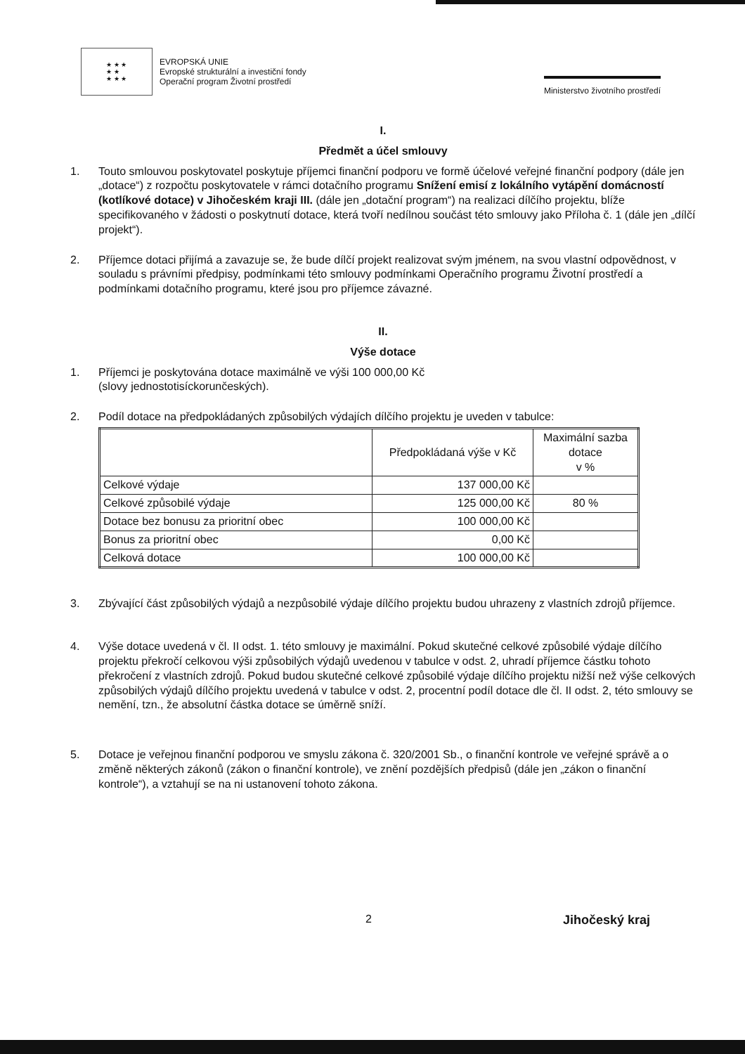★ ★ ★
★ ★
★ ★ ★
EVROPSKÁ UNIE
Evropské strukturální a investiční fondy
Operační program Životní prostředí
Ministerstvo životního prostředí
I.
Předmět a účel smlouvy
1. Touto smlouvou poskytovatel poskytuje příjemci finanční podporu ve formě účelové veřejné finanční podpory (dále jen „dotace“) z rozpočtu poskytovatele v rámci dotačního programu Snížení emisí z lokálního vytápění domácností (kotlíkové dotace) v Jihočeském kraji III. (dále jen „dotační program“) na realizaci dílčího projektu, blíže specifikovaného v žádosti o poskytnutí dotace, která tvoří nedílnou součást této smlouvy jako Příloha č. 1 (dále jen „dílčí projekt“).
2. Příjemce dotaci přijímá a zavazuje se, že bude dílčí projekt realizovat svým jménem, na svou vlastní odpovědnost, v souladu s právními předpisy, podmínkami této smlouvy podmínkami Operačního programu Životní prostředí a podmínkami dotačního programu, které jsou pro příjemce závazné.
II.
Výše dotace
1. Příjemci je poskytována dotace maximálně ve výši 100 000,00 Kč
(slovy jednostotisíckorunčeských).
2. Podíl dotace na předpokládaných způsobilých výdajích dílčího projektu je uveden v tabulce:
| | Předpokládaná výše v Kč | Maximální sazba dotace v % |
| --- | --- | --- |
| Celkové výdaje | 137 000,00 Kč | |
| Celkové způsobilé výdaje | 125 000,00 Kč | 80 % |
| Dotace bez bonusu za prioritní obec | 100 000,00 Kč | |
| Bonus za prioritní obec | 0,00 Kč | |
| Celková dotace | 100 000,00 Kč | |
3. Zbývající část způsobilých výdajů a nezpůsobilé výdaje dílčího projektu budou uhrazeny z vlastních zdrojů příjemce.
4. Výše dotace uvedená v čl. II odst. 1. této smlouvy je maximální. Pokud skutečné celkové způsobilé výdaje dílčího projektu překročí celkovou výši způsobilých výdajů uvedenou v tabulce v odst. 2, uhradí příjemce částku tohoto překročení z vlastních zdrojů. Pokud budou skutečné celkové způsobilé výdaje dílčího projektu nižší než výše celkových způsobilých výdajů dílčího projektu uvedená v tabulce v odst. 2, procentní podíl dotace dle čl. II odst. 2, této smlouvy se nemění, tzn., že absolutní částka dotace se úměrně sníží.
5. Dotace je veřejnou finanční podporou ve smyslu zákona č. 320/2001 Sb., o finanční kontrole ve veřejné správě a o změně některých zákonů (zákon o finanční kontrole), ve znění pozdějších předpisů (dále jen „zákon o finanční kontrole“), a vztahují se na ni ustanovení tohoto zákona.
2 Jihočeský kraj